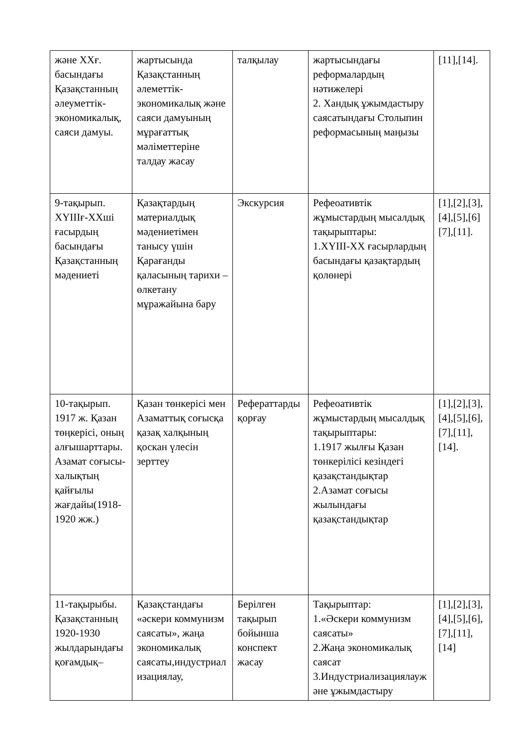| және ХХғ. басындағы Қазақстанның әлеуметтік-экономикалық, саяси дамуы. | жартысында Қазақстанның әлеметтік-экономикалық және саяси дамуының мұрағаттық мәліметтеріне талдау жасау | талқылау | жартысындағы реформалардың нәтижелері 2. Хандық ұжымдастыру саясатындағы Столыпин реформасының маңызы | [11],[14]. |
| 9-тақырып. XYIIIғ-XXші ғасырдың басындағы Қазақстанның мәдениеті | Қазақтардың материалдық мәдениетімен танысу үшін Қарағанды қаласының тарихи – өлкетану мұражайына бару | Экскурсия | Рефеоативтік жұмыстардың мысалдық тақырыптары: 1.XYIII-XX ғасырлардың басындағы қазақтардың қолөнері | [1],[2],[3],[4],[5],[6] [7],[11]. |
| 10-тақырып. 1917 ж. Қазан төңкерісі, оның алғышарттары. Азамат соғысы-халықтың қайғылы жағдайы(1918-1920 жж.) | Қазан төнкерісі мен Азаматтық соғысқа қазақ халқының қоскан үлесін зерттеу | Рефераттарды қорғау | Рефеоативтік жұмыстардың мысалдық тақырыптары: 1.1917 жылғы Қазан төнкерілісі кезіндегі қазақстандықтар 2.Азамат соғысы жылындағы қазақстандықтар | [1],[2],[3],[4],[5],[6],[7],[11], [14]. |
| 11-тақырыбы. Қазақстанның 1920-1930 жылдарындағы қоғамдық– | Қазақстандағы «әскери коммунизм саясаты», жаңа экономикалық саясаты,индустриализациялау, | Берілген тақырып бойынша конспект жасау | Тақырыптар: 1.«Әскери коммунизм саясаты» 2.Жаңа экономикалық саясат 3.Индустриализациялаужәне ұжымдастыру | [1],[2],[3],[4],[5],[6],[7],[11], [14] |